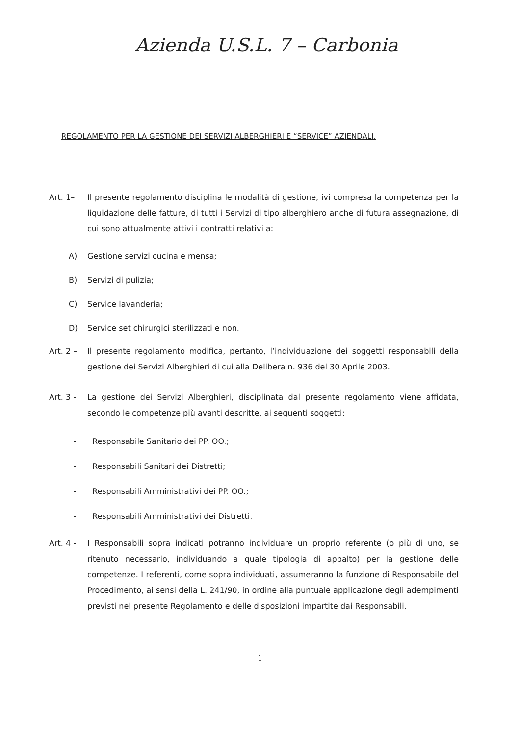Azienda U.S.L. 7 – Carbonia
REGOLAMENTO PER LA GESTIONE DEI SERVIZI ALBERGHIERI E “SERVICE” AZIENDALI.
Art. 1– Il presente regolamento disciplina le modalità di gestione, ivi compresa la competenza per la liquidazione delle fatture, di tutti i Servizi di tipo alberghiero anche di futura assegnazione, di cui sono attualmente attivi i contratti relativi a:
A) Gestione servizi cucina e mensa;
B) Servizi di pulizia;
C) Service lavanderia;
D) Service set chirurgici sterilizzati e non.
Art. 2 – Il presente regolamento modifica, pertanto, l’individuazione dei soggetti responsabili della gestione dei Servizi Alberghieri di cui alla Delibera n. 936 del 30 Aprile 2003.
Art. 3 - La gestione dei Servizi Alberghieri, disciplinata dal presente regolamento viene affidata, secondo le competenze più avanti descritte, ai seguenti soggetti:
- Responsabile Sanitario dei PP. OO.;
- Responsabili Sanitari dei Distretti;
- Responsabili Amministrativi dei PP. OO.;
- Responsabili Amministrativi dei Distretti.
Art. 4 - I Responsabili sopra indicati potranno individuare un proprio referente (o più di uno, se ritenuto necessario, individuando a quale tipologia di appalto) per la gestione delle competenze. I referenti, come sopra individuati, assumeranno la funzione di Responsabile del Procedimento, ai sensi della L. 241/90, in ordine alla puntuale applicazione degli adempimenti previsti nel presente Regolamento e delle disposizioni impartite dai Responsabili.
1